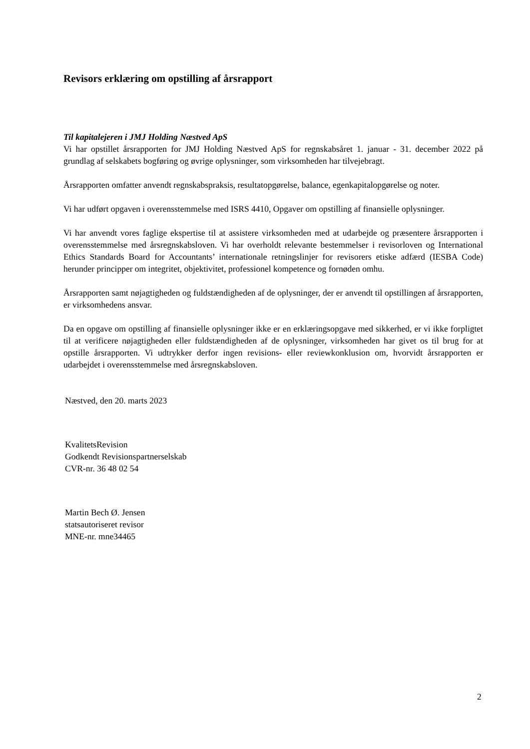Revisors erklæring om opstilling af årsrapport
Til kapitalejeren i JMJ Holding Næstved ApS
Vi har opstillet årsrapporten for JMJ Holding Næstved ApS for regnskabsåret 1. januar - 31. december 2022 på grundlag af selskabets bogføring og øvrige oplysninger, som virksomheden har tilvejebragt.
Årsrapporten omfatter anvendt regnskabspraksis, resultatopgørelse, balance, egenkapitalopgørelse og noter.
Vi har udført opgaven i overensstemmelse med ISRS 4410, Opgaver om opstilling af finansielle oplysninger.
Vi har anvendt vores faglige ekspertise til at assistere virksomheden med at udarbejde og præsentere årsrapporten i overensstemmelse med årsregnskabsloven. Vi har overholdt relevante bestemmelser i revisorloven og International Ethics Standards Board for Accountants’ internationale retningslinjer for revisorers etiske adfærd (IESBA Code) herunder principper om integritet, objektivitet, professionel kompetence og fornøden omhu.
Årsrapporten samt nøjagtigheden og fuldstændigheden af de oplysninger, der er anvendt til opstillingen af årsrapporten, er virksomhedens ansvar.
Da en opgave om opstilling af finansielle oplysninger ikke er en erklæringsopgave med sikkerhed, er vi ikke forpligtet til at verificere nøjagtigheden eller fuldstændigheden af de oplysninger, virksomheden har givet os til brug for at opstille årsrapporten. Vi udtrykker derfor ingen revisions- eller reviewkonklusion om, hvorvidt årsrapporten er udarbejdet i overensstemmelse med årsregnskabsloven.
Næstved, den 20. marts 2023
KvalitetsRevision
Godkendt Revisionspartnerselskab
CVR-nr. 36 48 02 54
Martin Bech Ø. Jensen
statsautoriseret revisor
MNE-nr. mne34465
2